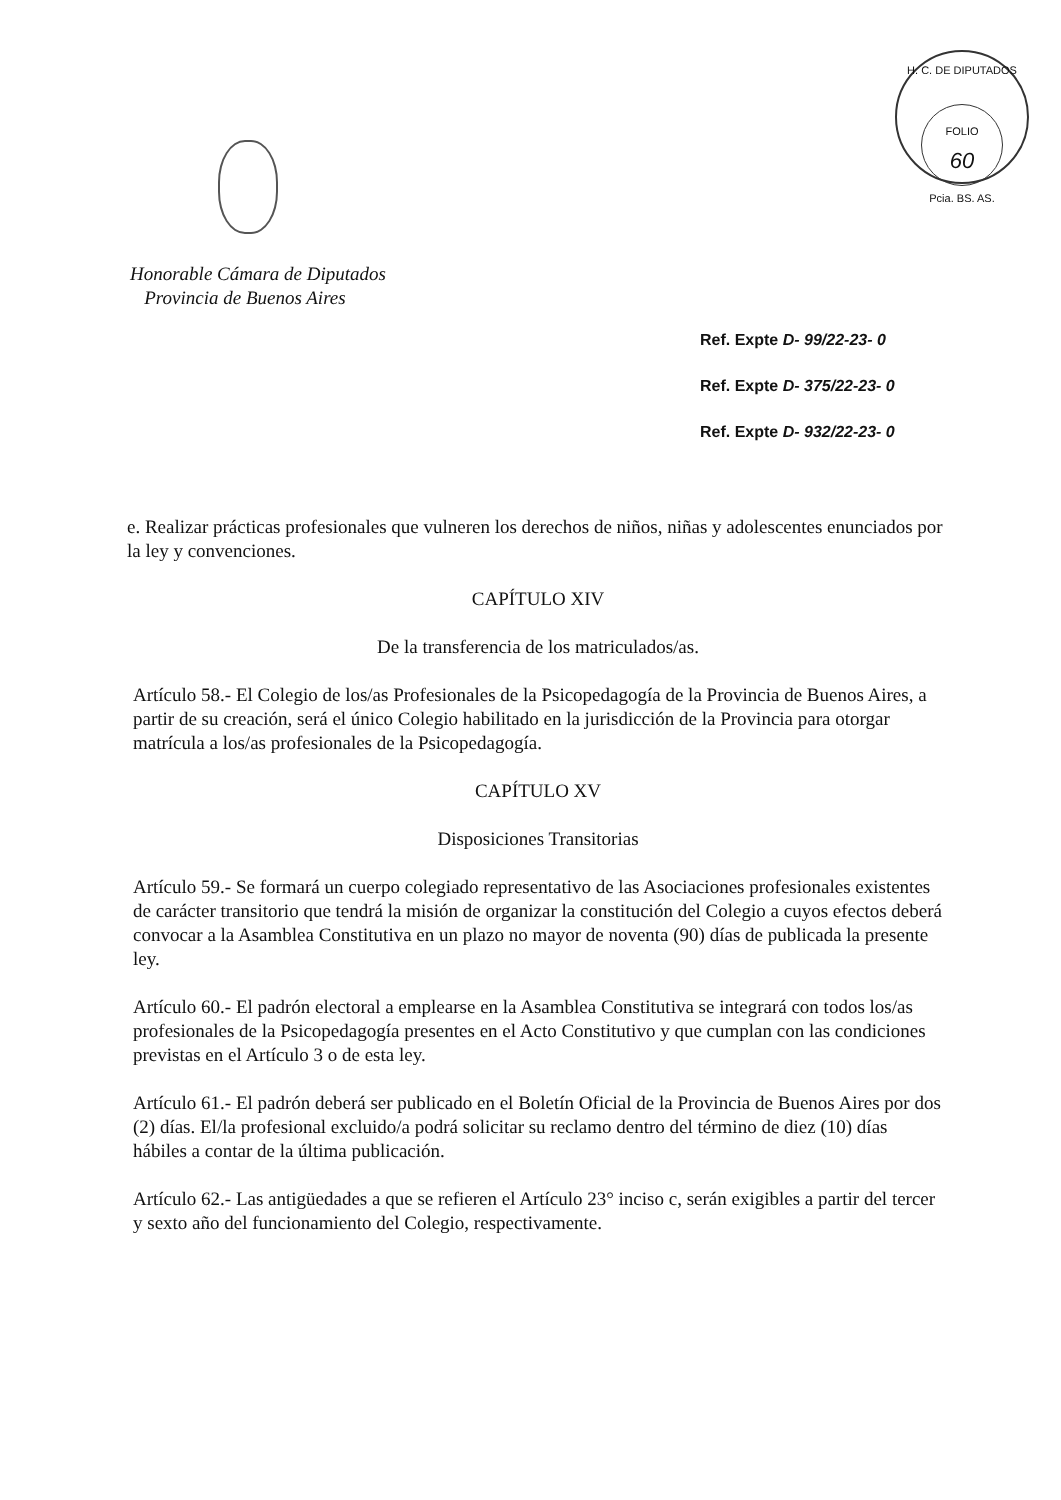H. C. DE DIPUTADOS
FOLIO
60
Pcia. BS. AS.
Honorable Cámara de Diputados
Provincia de Buenos Aires
Ref. Expte D- 99/22-23- 0
Ref. Expte D- 375/22-23- 0
Ref. Expte D- 932/22-23- 0
e. Realizar prácticas profesionales que vulneren los derechos de niños, niñas y adolescentes enunciados por la ley y convenciones.
CAPÍTULO XIV
De la transferencia de los matriculados/as.
Artículo 58.- El Colegio de los/as Profesionales de la Psicopedagogía de la Provincia de Buenos Aires, a partir de su creación, será el único Colegio habilitado en la jurisdicción de la Provincia para otorgar matrícula a los/as profesionales de la Psicopedagogía.
CAPÍTULO XV
Disposiciones Transitorias
Artículo 59.- Se formará un cuerpo colegiado representativo de las Asociaciones profesionales existentes de carácter transitorio que tendrá la misión de organizar la constitución del Colegio a cuyos efectos deberá convocar a la Asamblea Constitutiva en un plazo no mayor de noventa (90) días de publicada la presente ley.
Artículo 60.- El padrón electoral a emplearse en la Asamblea Constitutiva se integrará con todos los/as profesionales de la Psicopedagogía presentes en el Acto Constitutivo y que cumplan con las condiciones previstas en el Artículo 3 o de esta ley.
Artículo 61.- El padrón deberá ser publicado en el Boletín Oficial de la Provincia de Buenos Aires por dos (2) días. El/la profesional excluido/a podrá solicitar su reclamo dentro del término de diez (10) días hábiles a contar de la última publicación.
Artículo 62.- Las antigüedades a que se refieren el Artículo 23° inciso c, serán exigibles a partir del tercer y sexto año del funcionamiento del Colegio, respectivamente.